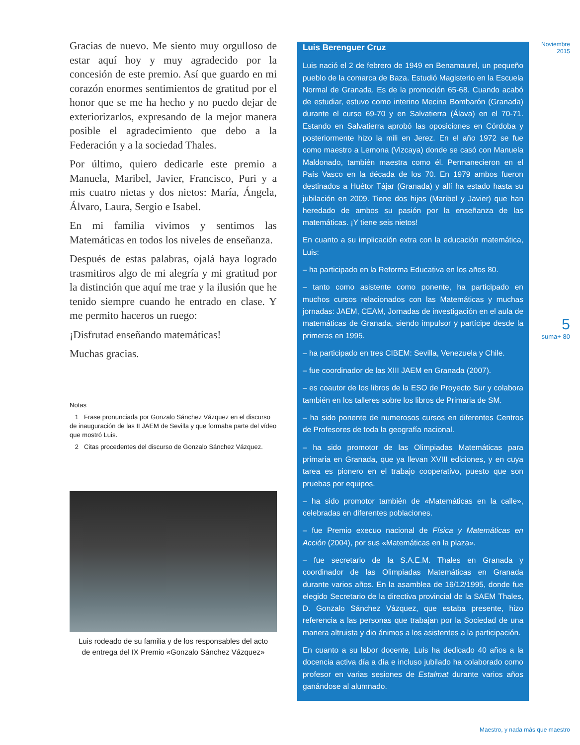Gracias de nuevo. Me siento muy orgulloso de estar aquí hoy y muy agradecido por la concesión de este premio. Así que guardo en mi corazón enormes sentimientos de gratitud por el honor que se me ha hecho y no puedo dejar de exteriorizarlos, expresando de la mejor manera posible el agradecimiento que debo a la Federación y a la sociedad Thales.
Por último, quiero dedicarle este premio a Manuela, Maribel, Javier, Francisco, Puri y a mis cuatro nietas y dos nietos: María, Ángela, Álvaro, Laura, Sergio e Isabel.
En mi familia vivimos y sentimos las Matemáticas en todos los niveles de enseñanza.
Después de estas palabras, ojalá haya logrado trasmitiros algo de mi alegría y mi gratitud por la distinción que aquí me trae y la ilusión que he tenido siempre cuando he entrado en clase. Y me permito haceros un ruego:
¡Disfrutad enseñando matemáticas!
Muchas gracias.
Notas
1 Frase pronunciada por Gonzalo Sánchez Vázquez en el discurso de inauguración de las II JAEM de Sevilla y que formaba parte del vídeo que mostró Luis.
2 Citas procedentes del discurso de Gonzalo Sánchez Vázquez.
Luis rodeado de su familia y de los responsables del acto
de entrega del IX Premio «Gonzalo Sánchez Vázquez»
Luis Berenguer Cruz
Luis nació el 2 de febrero de 1949 en Benamaurel, un pequeño pueblo de la comarca de Baza. Estudió Magisterio en la Escuela Normal de Granada. Es de la promoción 65-68. Cuando acabó de estudiar, estuvo como interino Mecina Bombarón (Granada) durante el curso 69-70 y en Salvatierra (Álava) en el 70-71. Estando en Salvatierra aprobó las oposiciones en Córdoba y posteriormente hizo la mili en Jerez. En el año 1972 se fue como maestro a Lemona (Vizcaya) donde se casó con Manuela Maldonado, también maestra como él. Permanecieron en el País Vasco en la década de los 70. En 1979 ambos fueron destinados a Huétor Tájar (Granada) y allí ha estado hasta su jubilación en 2009. Tiene dos hijos (Maribel y Javier) que han heredado de ambos su pasión por la enseñanza de las matemáticas. ¡Y tiene seis nietos!
En cuanto a su implicación extra con la educación matemática, Luis:
– ha participado en la Reforma Educativa en los años 80.
– tanto como asistente como ponente, ha participado en muchos cursos relacionados con las Matemáticas y muchas jornadas: JAEM, CEAM, Jornadas de investigación en el aula de matemáticas de Granada, siendo impulsor y partícipe desde la primeras en 1995.
– ha participado en tres CIBEM: Sevilla, Venezuela y Chile.
– fue coordinador de las XIII JAEM en Granada (2007).
– es coautor de los libros de la ESO de Proyecto Sur y colabora también en los talleres sobre los libros de Primaria de SM.
– ha sido ponente de numerosos cursos en diferentes Centros de Profesores de toda la geografía nacional.
– ha sido promotor de las Olimpiadas Matemáticas para primaria en Granada, que ya llevan XVIII ediciones, y en cuya tarea es pionero en el trabajo cooperativo, puesto que son pruebas por equipos.
– ha sido promotor también de «Matemáticas en la calle», celebradas en diferentes poblaciones.
– fue Premio execuo nacional de Física y Matemáticas en Acción (2004), por sus «Matemáticas en la plaza».
– fue secretario de la S.A.E.M. Thales en Granada y coordinador de las Olimpiadas Matemáticas en Granada durante varios años. En la asamblea de 16/12/1995, donde fue elegido Secretario de la directiva provincial de la SAEM Thales, D. Gonzalo Sánchez Vázquez, que estaba presente, hizo referencia a las personas que trabajan por la Sociedad de una manera altruista y dio ánimos a los asistentes a la participación.
En cuanto a su labor docente, Luis ha dedicado 40 años a la docencia activa día a día e incluso jubilado ha colaborado como profesor en varias sesiones de Estalmat durante varios años ganándose al alumnado.
Noviembre
2015
5
suma+ 80
Maestro, y nada más que maestro